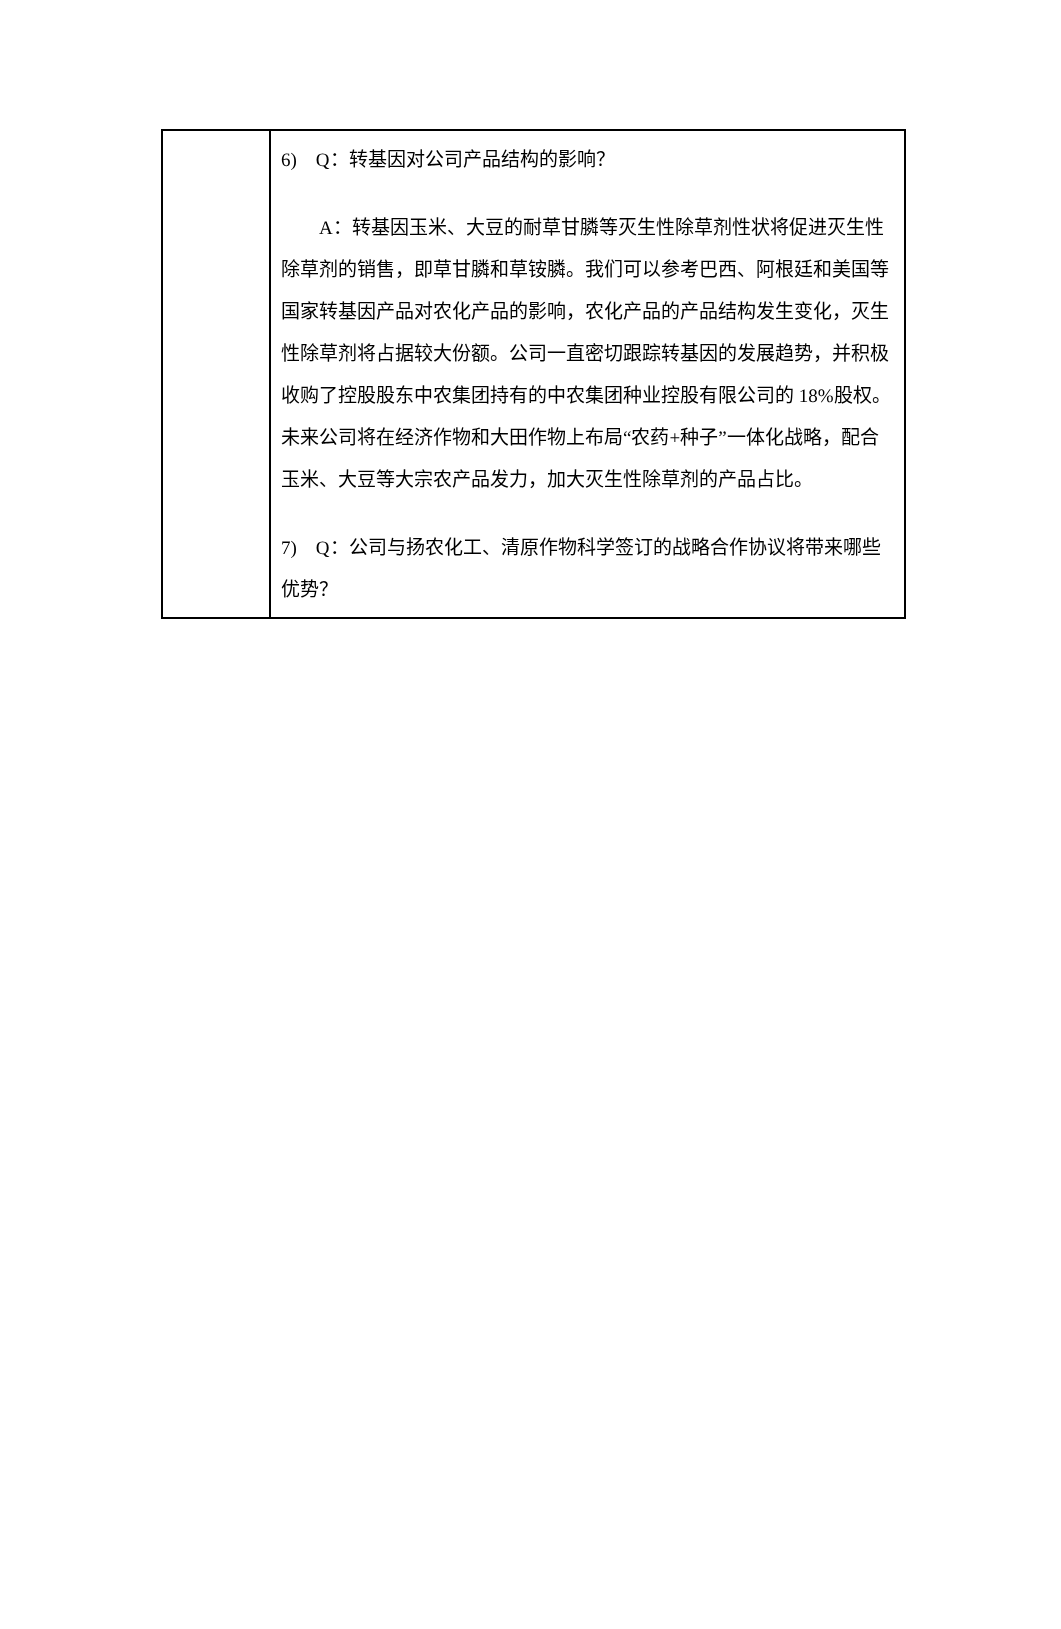| | 6) Q：转基因对公司产品结构的影响？ A：转基因玉米、大豆的耐草甘膦等灭生性除草剂性状将促进灭生性除草剂的销售，即草甘膦和草铵膦。我们可以参考巴西、阿根廷和美国等国家转基因产品对农化产品的影响，农化产品的产品结构发生变化，灭生性除草剂将占据较大份额。公司一直密切跟踪转基因的发展趋势，并积极收购了控股股东中农集团持有的中农集团种业控股有限公司的 18%股权。未来公司将在经济作物和大田作物上布局“农药+种子”一体化战略，配合玉米、大豆等大宗农产品发力，加大灭生性除草剂的产品占比。 7) Q：公司与扬农化工、清原作物科学签订的战略合作协议将带来哪些优势？ |